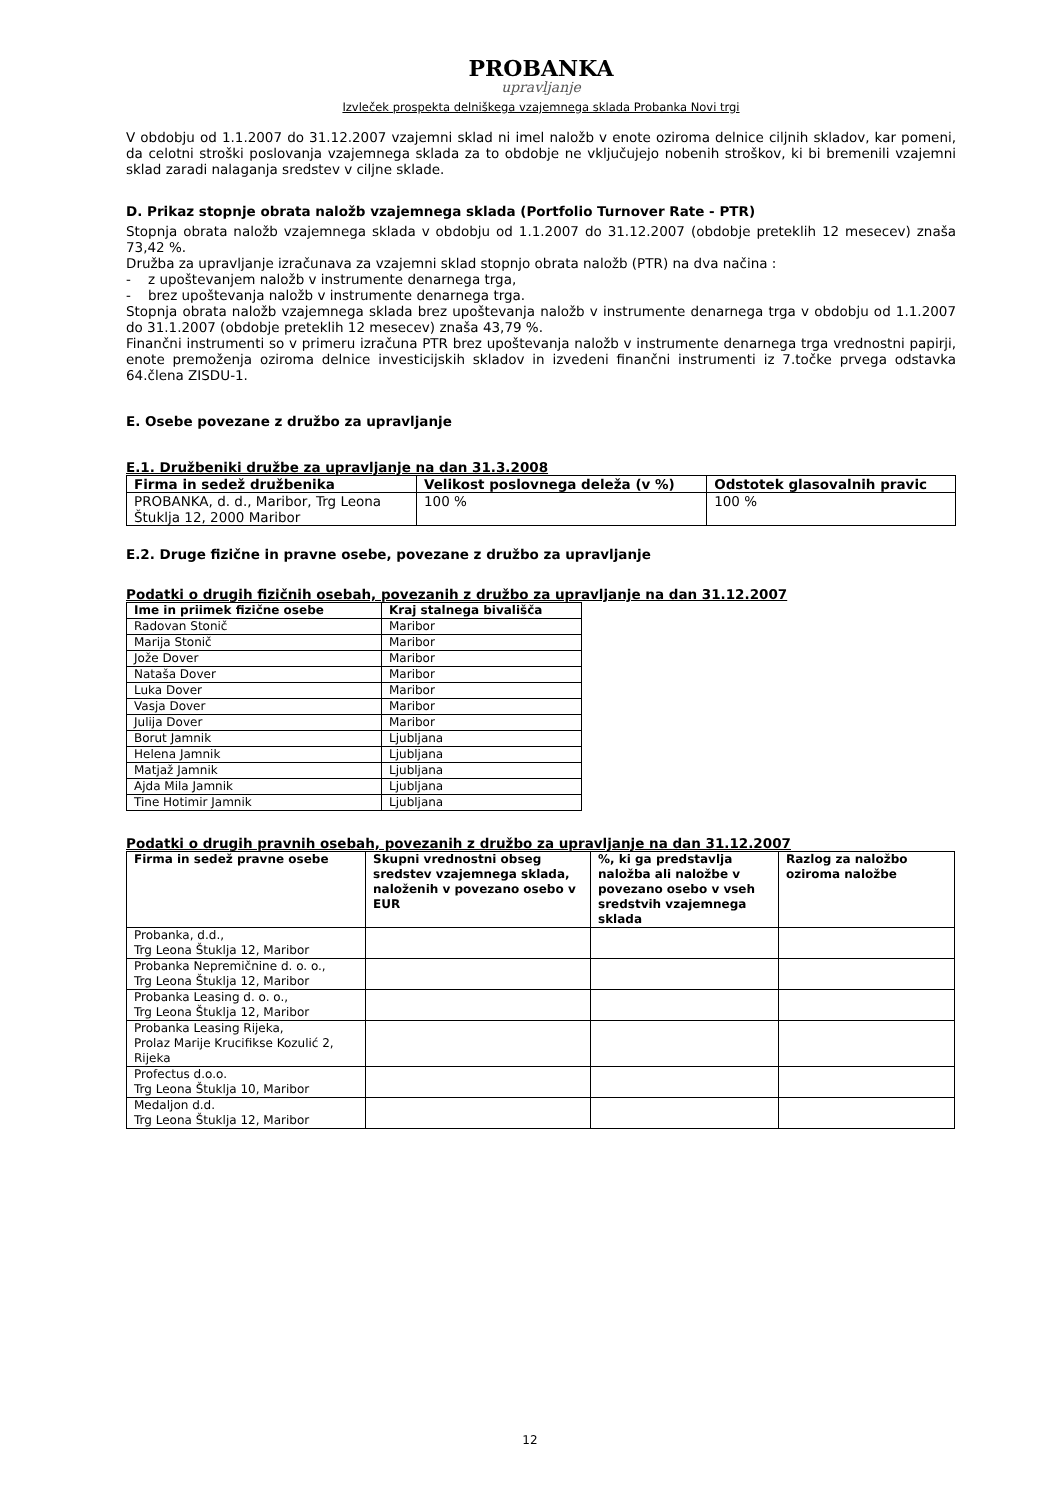PROBANKA
upravljanje
Izvleček prospekta delniškega vzajemnega sklada Probanka Novi trgi
V obdobju od 1.1.2007 do 31.12.2007 vzajemni sklad ni imel naložb v enote oziroma delnice ciljnih skladov, kar pomeni, da celotni stroški poslovanja vzajemnega sklada za to obdobje ne vključujejo nobenih stroškov, ki bi bremenili vzajemni sklad zaradi nalaganja sredstev v ciljne sklade.
D. Prikaz stopnje obrata naložb vzajemnega sklada (Portfolio Turnover Rate - PTR)
Stopnja obrata naložb vzajemnega sklada v obdobju od 1.1.2007 do 31.12.2007 (obdobje preteklih 12 mesecev) znaša 73,42 %.
Družba za upravljanje izračunava za vzajemni sklad stopnjo obrata naložb (PTR) na dva načina :
- z upoštevanjem naložb v instrumente denarnega trga,
- brez upoštevanja naložb v instrumente denarnega trga.
Stopnja obrata naložb vzajemnega sklada brez upoštevanja naložb v instrumente denarnega trga v obdobju od 1.1.2007 do 31.1.2007 (obdobje preteklih 12 mesecev) znaša 43,79 %.
Finančni instrumenti so v primeru izračuna PTR brez upoštevanja naložb v instrumente denarnega trga vrednostni papirji, enote premoženja oziroma delnice investicijskih skladov in izvedeni finančni instrumenti iz 7.točke prvega odstavka 64.člena ZISDU-1.
E. Osebe povezane z družbo za upravljanje
E.1. Družbeniki družbe za upravljanje na dan 31.3.2008
| Firma in sedež družbenika | Velikost poslovnega deleža (v %) | Odstotek glasovalnih pravic |
| --- | --- | --- |
| PROBANKA, d. d., Maribor, Trg Leona Štuklja 12, 2000 Maribor | 100 % | 100 % |
E.2. Druge fizične in pravne osebe, povezane z družbo za upravljanje
Podatki o drugih fizičnih osebah, povezanih z družbo za upravljanje na dan 31.12.2007
| Ime in priimek fizične osebe | Kraj stalnega bivališča |
| --- | --- |
| Radovan Stonič | Maribor |
| Marija Stonič | Maribor |
| Jože Dover | Maribor |
| Nataša Dover | Maribor |
| Luka Dover | Maribor |
| Vasja Dover | Maribor |
| Julija Dover | Maribor |
| Borut Jamnik | Ljubljana |
| Helena Jamnik | Ljubljana |
| Matjaž Jamnik | Ljubljana |
| Ajda Mila Jamnik | Ljubljana |
| Tine Hotimir Jamnik | Ljubljana |
Podatki o drugih pravnih osebah, povezanih z družbo za upravljanje na dan 31.12.2007
| Firma in sedež pravne osebe | Skupni vrednostni obseg sredstev vzajemnega sklada, naloženih v povezano osebo v EUR | %, ki ga predstavlja naložba ali naložbe v povezano osebo v vseh sredstvih vzajemnega sklada | Razlog za naložbo oziroma naložbe |
| --- | --- | --- | --- |
| Probanka, d.d., Trg Leona Štuklja 12, Maribor | | | |
| Probanka Nepremičnine d. o. o., Trg Leona Štuklja 12, Maribor | | | |
| Probanka Leasing d. o. o., Trg Leona Štuklja 12, Maribor | | | |
| Probanka Leasing Rijeka, Prolaz Marije Krucifikse Kozulić 2, Rijeka | | | |
| Profectus d.o.o. Trg Leona Štuklja 10, Maribor | | | |
| Medaljon d.d. Trg Leona Štuklja 12, Maribor | | | |
12